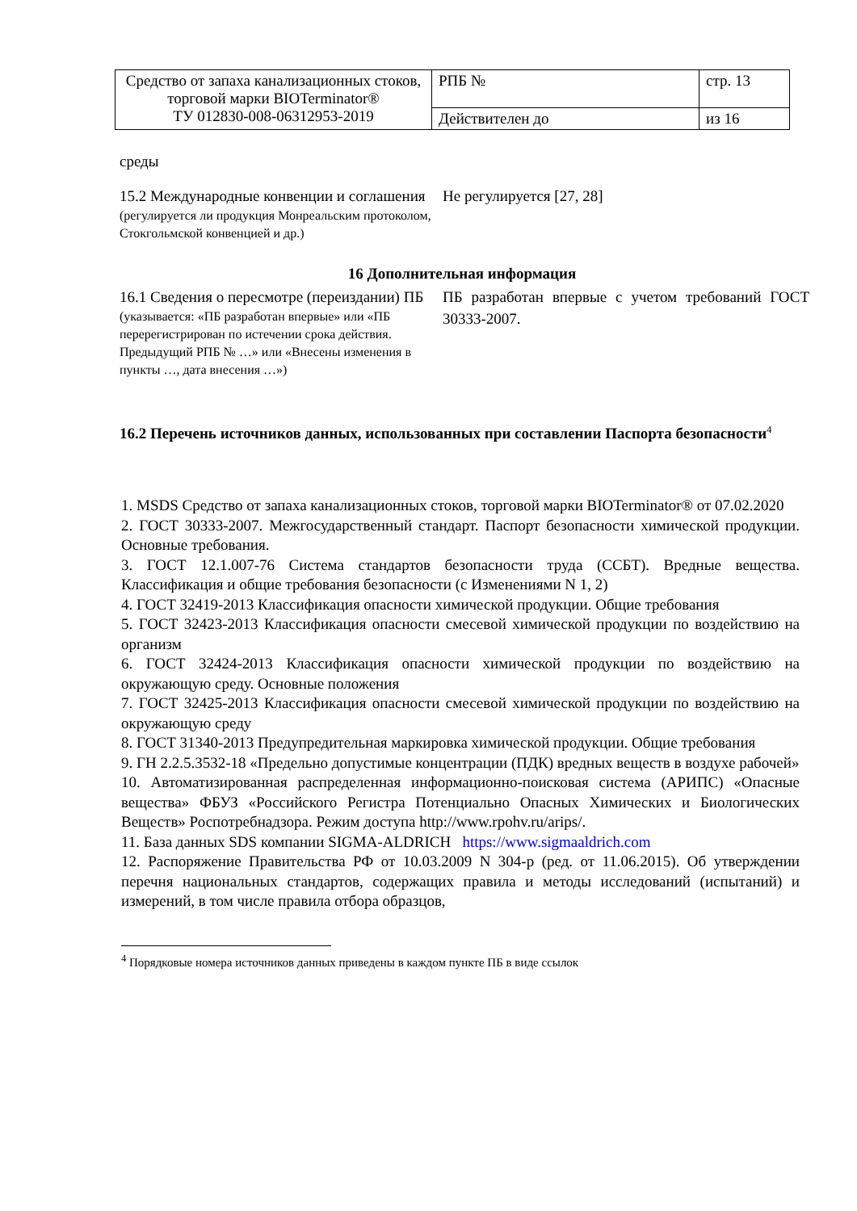| Средство от запаха канализационных стоков, торговой марки BIOTerminator® ТУ 012830-008-06312953-2019 | РПБ № | стр. 13 |
| | Действителен до | из 16 |
среды
15.2 Международные конвенции и соглашения
(регулируется ли продукция Монреальским протоколом, Стокгольмской конвенцией и др.)
Не регулируется [27, 28]
16 Дополнительная информация
16.1 Сведения о пересмотре (переиздании) ПБ
(указывается: «ПБ разработан впервые» или «ПБ перерегистрирован по истечении срока действия. Предыдущий РПБ № …» или «Внесены изменения в пункты …, дата внесения …»)
ПБ разработан впервые с учетом требований ГОСТ 30333-2007.
16.2 Перечень источников данных, использованных при составлении Паспорта безопасности<sup>4</sup>
1. MSDS Средство от запаха канализационных стоков, торговой марки BIOTerminator® от 07.02.2020
2. ГОСТ 30333-2007. Межгосударственный стандарт. Паспорт безопасности химической продукции. Основные требования.
3. ГОСТ 12.1.007-76 Система стандартов безопасности труда (ССБТ). Вредные вещества. Классификация и общие требования безопасности (с Изменениями N 1, 2)
4. ГОСТ 32419-2013 Классификация опасности химической продукции. Общие требования
5. ГОСТ 32423-2013 Классификация опасности смесевой химической продукции по воздействию на организм
6. ГОСТ 32424-2013 Классификация опасности химической продукции по воздействию на окружающую среду. Основные положения
7. ГОСТ 32425-2013 Классификация опасности смесевой химической продукции по воздействию на окружающую среду
8. ГОСТ 31340-2013 Предупредительная маркировка химической продукции. Общие требования
9. ГН 2.2.5.3532-18 «Предельно допустимые концентрации (ПДК) вредных веществ в воздухе рабочей»
10. Автоматизированная распределенная информационно-поисковая система (АРИПС) «Опасные вещества» ФБУЗ «Российского Регистра Потенциально Опасных Химических и Биологических Веществ» Роспотребнадзора. Режим доступа http://www.rpohv.ru/arips/.
11. База данных SDS компании SIGMA-ALDRICH https://www.sigmaaldrich.com
12. Распоряжение Правительства РФ от 10.03.2009 N 304-р (ред. от 11.06.2015). Об утверждении перечня национальных стандартов, содержащих правила и методы исследований (испытаний) и измерений, в том числе правила отбора образцов,
<sup>4</sup> Порядковые номера источников данных приведены в каждом пункте ПБ в виде ссылок